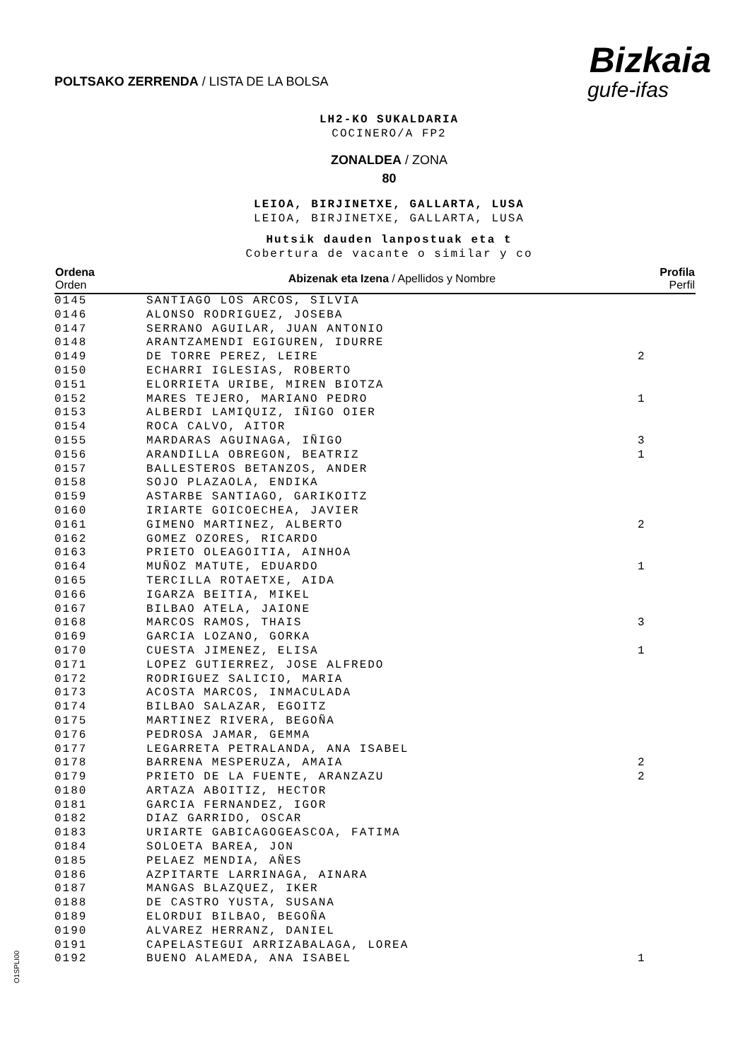POLTSAKO ZERRENDA / LISTA DE LA BOLSA
Bizkaia
gufe-ifas
LH2-KO SUKALDARIA
COCINERO/A FP2
ZONALDEA / ZONA
80
LEIOA, BIRJINETXE, GALLARTA, LUSA
LEIOA, BIRJINETXE, GALLARTA, LUSA
Hutsik dauden lanpostuak eta t
Cobertura de vacante o similar y co
| Ordena Orden | Abizenak eta Izena / Apellidos y Nombre | Profila Perfil |
| --- | --- | --- |
| 0145 | SANTIAGO LOS ARCOS, SILVIA | |
| 0146 | ALONSO RODRIGUEZ, JOSEBA | |
| 0147 | SERRANO AGUILAR, JUAN ANTONIO | |
| 0148 | ARANTZAMENDI EGIGUREN, IDURRE | |
| 0149 | DE TORRE PEREZ, LEIRE | 2 |
| 0150 | ECHARRI IGLESIAS, ROBERTO | |
| 0151 | ELORRIETA URIBE, MIREN BIOTZA | |
| 0152 | MARES TEJERO, MARIANO PEDRO | 1 |
| 0153 | ALBERDI LAMIQUIZ, IÑIGO OIER | |
| 0154 | ROCA CALVO, AITOR | |
| 0155 | MARDARAS AGUINAGA, IÑIGO | 3 |
| 0156 | ARANDILLA OBREGON, BEATRIZ | 1 |
| 0157 | BALLESTEROS BETANZOS, ANDER | |
| 0158 | SOJO PLAZAOLA, ENDIKA | |
| 0159 | ASTARBE SANTIAGO, GARIKOITZ | |
| 0160 | IRIARTE GOICOECHEA, JAVIER | |
| 0161 | GIMENO MARTINEZ, ALBERTO | 2 |
| 0162 | GOMEZ OZORES, RICARDO | |
| 0163 | PRIETO OLEAGOITIA, AINHOA | |
| 0164 | MUÑOZ MATUTE, EDUARDO | 1 |
| 0165 | TERCILLA ROTAETXE, AIDA | |
| 0166 | IGARZA BEITIA, MIKEL | |
| 0167 | BILBAO ATELA, JAIONE | |
| 0168 | MARCOS RAMOS, THAIS | 3 |
| 0169 | GARCIA LOZANO, GORKA | |
| 0170 | CUESTA JIMENEZ, ELISA | 1 |
| 0171 | LOPEZ GUTIERREZ, JOSE ALFREDO | |
| 0172 | RODRIGUEZ SALICIO, MARIA | |
| 0173 | ACOSTA MARCOS, INMACULADA | |
| 0174 | BILBAO SALAZAR, EGOITZ | |
| 0175 | MARTINEZ RIVERA, BEGOÑA | |
| 0176 | PEDROSA JAMAR, GEMMA | |
| 0177 | LEGARRETA PETRALANDA, ANA ISABEL | |
| 0178 | BARRENA MESPERUZA, AMAIA | 2 |
| 0179 | PRIETO DE LA FUENTE, ARANZAZU | 2 |
| 0180 | ARTAZA ABOITIZ, HECTOR | |
| 0181 | GARCIA FERNANDEZ, IGOR | |
| 0182 | DIAZ GARRIDO, OSCAR | |
| 0183 | URIARTE GABICAGOGEASCOA, FATIMA | |
| 0184 | SOLOETA BAREA, JON | |
| 0185 | PELAEZ MENDIA, AÑES | |
| 0186 | AZPITARTE LARRINAGA, AINARA | |
| 0187 | MANGAS BLAZQUEZ, IKER | |
| 0188 | DE CASTRO YUSTA, SUSANA | |
| 0189 | ELORDUI BILBAO, BEGOÑA | |
| 0190 | ALVAREZ HERRANZ, DANIEL | |
| 0191 | CAPELASTEGUI ARRIZABALAGA, LOREA | |
| 0192 | BUENO ALAMEDA, ANA ISABEL | 1 |
O1SPLI00